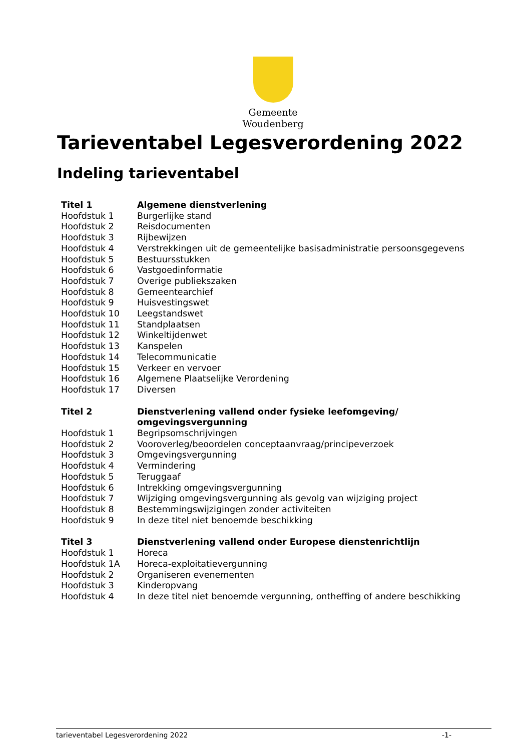Gemeente
Woudenberg
Tarieventabel Legesverordening 2022
Indeling tarieventabel
| Titel 1 | Algemene dienstverlening |
| Hoofdstuk 1 | Burgerlijke stand |
| Hoofdstuk 2 | Reisdocumenten |
| Hoofdstuk 3 | Rijbewijzen |
| Hoofdstuk 4 | Verstrekkingen uit de gemeentelijke basisadministratie persoonsgegevens |
| Hoofdstuk 5 | Bestuursstukken |
| Hoofdstuk 6 | Vastgoedinformatie |
| Hoofdstuk 7 | Overige publiekszaken |
| Hoofdstuk 8 | Gemeentearchief |
| Hoofdstuk 9 | Huisvestingswet |
| Hoofdstuk 10 | Leegstandswet |
| Hoofdstuk 11 | Standplaatsen |
| Hoofdstuk 12 | Winkeltijdenwet |
| Hoofdstuk 13 | Kanspelen |
| Hoofdstuk 14 | Telecommunicatie |
| Hoofdstuk 15 | Verkeer en vervoer |
| Hoofdstuk 16 | Algemene Plaatselijke Verordening |
| Hoofdstuk 17 | Diversen |
| Titel 2 | Dienstverlening vallend onder fysieke leefomgeving/ omgevingsvergunning |
| Hoofdstuk 1 | Begripsomschrijvingen |
| Hoofdstuk 2 | Vooroverleg/beoordelen conceptaanvraag/principeverzoek |
| Hoofdstuk 3 | Omgevingsvergunning |
| Hoofdstuk 4 | Vermindering |
| Hoofdstuk 5 | Teruggaaf |
| Hoofdstuk 6 | Intrekking omgevingsvergunning |
| Hoofdstuk 7 | Wijziging omgevingsvergunning als gevolg van wijziging project |
| Hoofdstuk 8 | Bestemmingswijzigingen zonder activiteiten |
| Hoofdstuk 9 | In deze titel niet benoemde beschikking |
| Titel 3 | Dienstverlening vallend onder Europese dienstenrichtlijn |
| Hoofdstuk 1 | Horeca |
| Hoofdstuk 1A | Horeca-exploitatievergunning |
| Hoofdstuk 2 | Organiseren evenementen |
| Hoofdstuk 3 | Kinderopvang |
| Hoofdstuk 4 | In deze titel niet benoemde vergunning, ontheffing of andere beschikking |
tarieventabel Legesverordening 2022 -1-